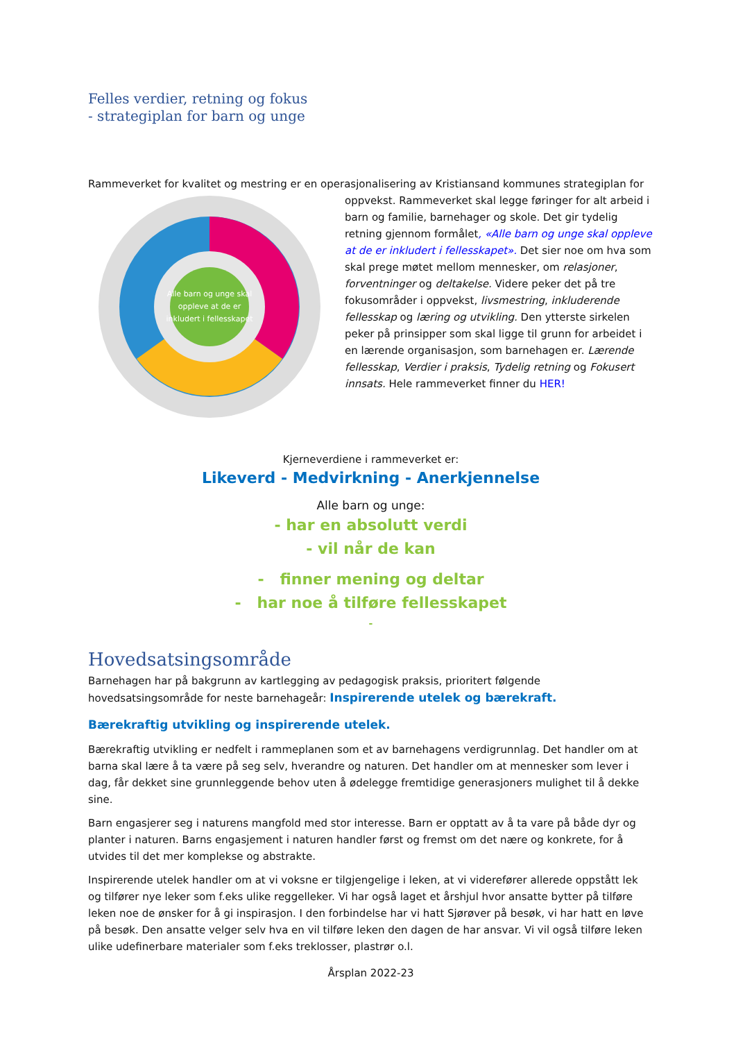Felles verdier, retning og fokus
- strategiplan for barn og unge
Rammeverket for kvalitet og mestring er en operasjonalisering av Kristiansand kommunes strategiplan for
Alle barn og unge skal
oppleve at de er
inkludert i fellesskapet
oppvekst. Rammeverket skal legge føringer for alt arbeid i barn og familie, barnehager og skole. Det gir tydelig retning gjennom formålet, «Alle barn og unge skal oppleve at de er inkludert i fellesskapet». Det sier noe om hva som skal prege møtet mellom mennesker, om relasjoner, forventninger og deltakelse. Videre peker det på tre fokusområder i oppvekst, livsmestring, inkluderende fellesskap og læring og utvikling. Den ytterste sirkelen peker på prinsipper som skal ligge til grunn for arbeidet i en lærende organisasjon, som barnehagen er. Lærende fellesskap, Verdier i praksis, Tydelig retning og Fokusert innsats. Hele rammeverket finner du HER!
Kjerneverdiene i rammeverket er:
Likeverd - Medvirkning - Anerkjennelse
Alle barn og unge:
- har en absolutt verdi
- vil når de kan
- finner mening og deltar
- har noe å tilføre fellesskapet
-
Hovedsatsingsområde
Barnehagen har på bakgrunn av kartlegging av pedagogisk praksis, prioritert følgende hovedsatsingsområde for neste barnehageår: Inspirerende utelek og bærekraft.
Bærekraftig utvikling og inspirerende utelek.
Bærekraftig utvikling er nedfelt i rammeplanen som et av barnehagens verdigrunnlag. Det handler om at barna skal lære å ta være på seg selv, hverandre og naturen. Det handler om at mennesker som lever i dag, får dekket sine grunnleggende behov uten å ødelegge fremtidige generasjoners mulighet til å dekke sine.
Barn engasjerer seg i naturens mangfold med stor interesse. Barn er opptatt av å ta vare på både dyr og planter i naturen. Barns engasjement i naturen handler først og fremst om det nære og konkrete, for å utvides til det mer komplekse og abstrakte.
Inspirerende utelek handler om at vi voksne er tilgjengelige i leken, at vi viderefører allerede oppstått lek og tilfører nye leker som f.eks ulike reggelleker. Vi har også laget et årshjul hvor ansatte bytter på tilføre leken noe de ønsker for å gi inspirasjon. I den forbindelse har vi hatt Sjørøver på besøk, vi har hatt en løve på besøk. Den ansatte velger selv hva en vil tilføre leken den dagen de har ansvar. Vi vil også tilføre leken ulike udefinerbare materialer som f.eks treklosser, plastrør o.l.
Årsplan 2022-23